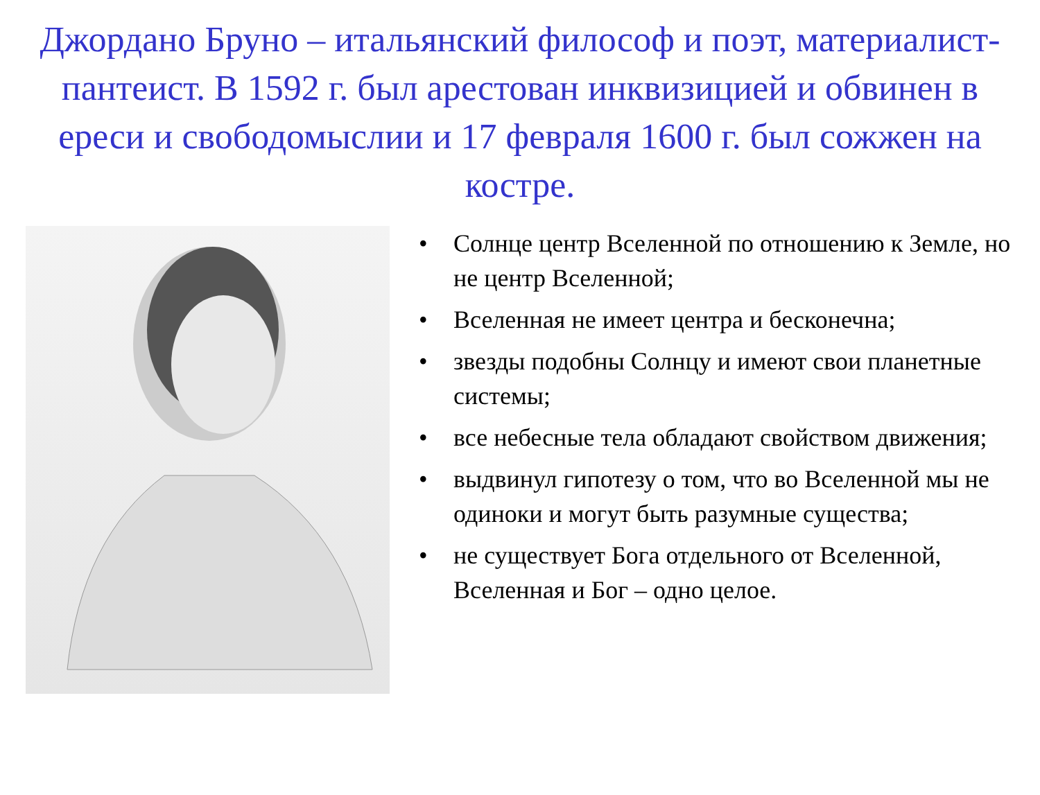Джордано Бруно – итальянский философ и поэт, материалист-пантеист. В 1592 г. был арестован инквизицией и обвинен в ереси и свободомыслии и 17 февраля 1600 г. был сожжен на костре.
• Солнце центр Вселенной по отношению к Земле, но не центр Вселенной;
• Вселенная не имеет центра и бесконечна;
• звезды подобны Солнцу и имеют свои планетные системы;
• все небесные тела обладают свойством движения;
• выдвинул гипотезу о том, что во Вселенной мы не одиноки и могут быть разумные существа;
• не существует Бога отдельного от Вселенной, Вселенная и Бог – одно целое.